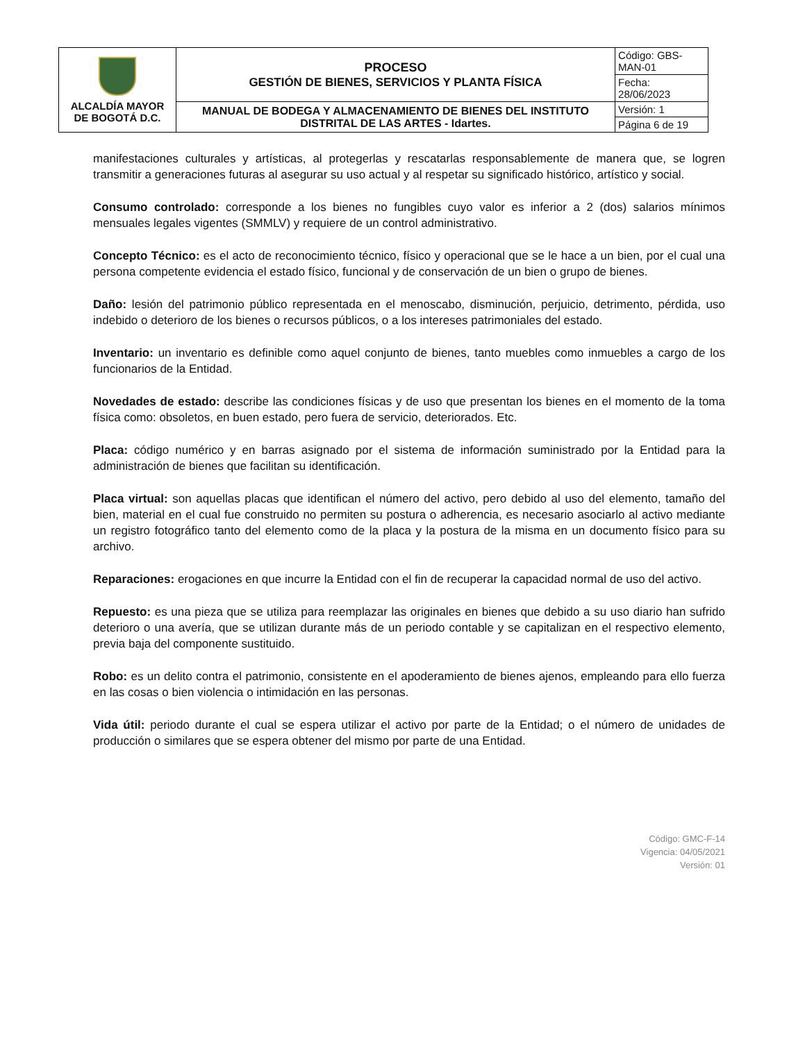| ALCALDÍA MAYOR DE BOGOTÁ D.C. | PROCESO GESTIÓN DE BIENES, SERVICIOS Y PLANTA FÍSICA | Código: GBS-MAN-01 |
| | | Fecha: 28/06/2023 |
| | MANUAL DE BODEGA Y ALMACENAMIENTO DE BIENES DEL INSTITUTO DISTRITAL DE LAS ARTES - Idartes. | Versión: 1 |
| | | Página 6 de 19 |
manifestaciones culturales y artísticas, al protegerlas y rescatarlas responsablemente de manera que, se logren transmitir a generaciones futuras al asegurar su uso actual y al respetar su significado histórico, artístico y social.
Consumo controlado: corresponde a los bienes no fungibles cuyo valor es inferior a 2 (dos) salarios mínimos mensuales legales vigentes (SMMLV) y requiere de un control administrativo.
Concepto Técnico: es el acto de reconocimiento técnico, físico y operacional que se le hace a un bien, por el cual una persona competente evidencia el estado físico, funcional y de conservación de un bien o grupo de bienes.
Daño: lesión del patrimonio público representada en el menoscabo, disminución, perjuicio, detrimento, pérdida, uso indebido o deterioro de los bienes o recursos públicos, o a los intereses patrimoniales del estado.
Inventario: un inventario es definible como aquel conjunto de bienes, tanto muebles como inmuebles a cargo de los funcionarios de la Entidad.
Novedades de estado: describe las condiciones físicas y de uso que presentan los bienes en el momento de la toma física como: obsoletos, en buen estado, pero fuera de servicio, deteriorados. Etc.
Placa: código numérico y en barras asignado por el sistema de información suministrado por la Entidad para la administración de bienes que facilitan su identificación.
Placa virtual: son aquellas placas que identifican el número del activo, pero debido al uso del elemento, tamaño del bien, material en el cual fue construido no permiten su postura o adherencia, es necesario asociarlo al activo mediante un registro fotográfico tanto del elemento como de la placa y la postura de la misma en un documento físico para su archivo.
Reparaciones: erogaciones en que incurre la Entidad con el fin de recuperar la capacidad normal de uso del activo.
Repuesto: es una pieza que se utiliza para reemplazar las originales en bienes que debido a su uso diario han sufrido deterioro o una avería, que se utilizan durante más de un periodo contable y se capitalizan en el respectivo elemento, previa baja del componente sustituido.
Robo: es un delito contra el patrimonio, consistente en el apoderamiento de bienes ajenos, empleando para ello fuerza en las cosas o bien violencia o intimidación en las personas.
Vida útil: periodo durante el cual se espera utilizar el activo por parte de la Entidad; o el número de unidades de producción o similares que se espera obtener del mismo por parte de una Entidad.
Código: GMC-F-14
Vigencia: 04/05/2021
Versión: 01